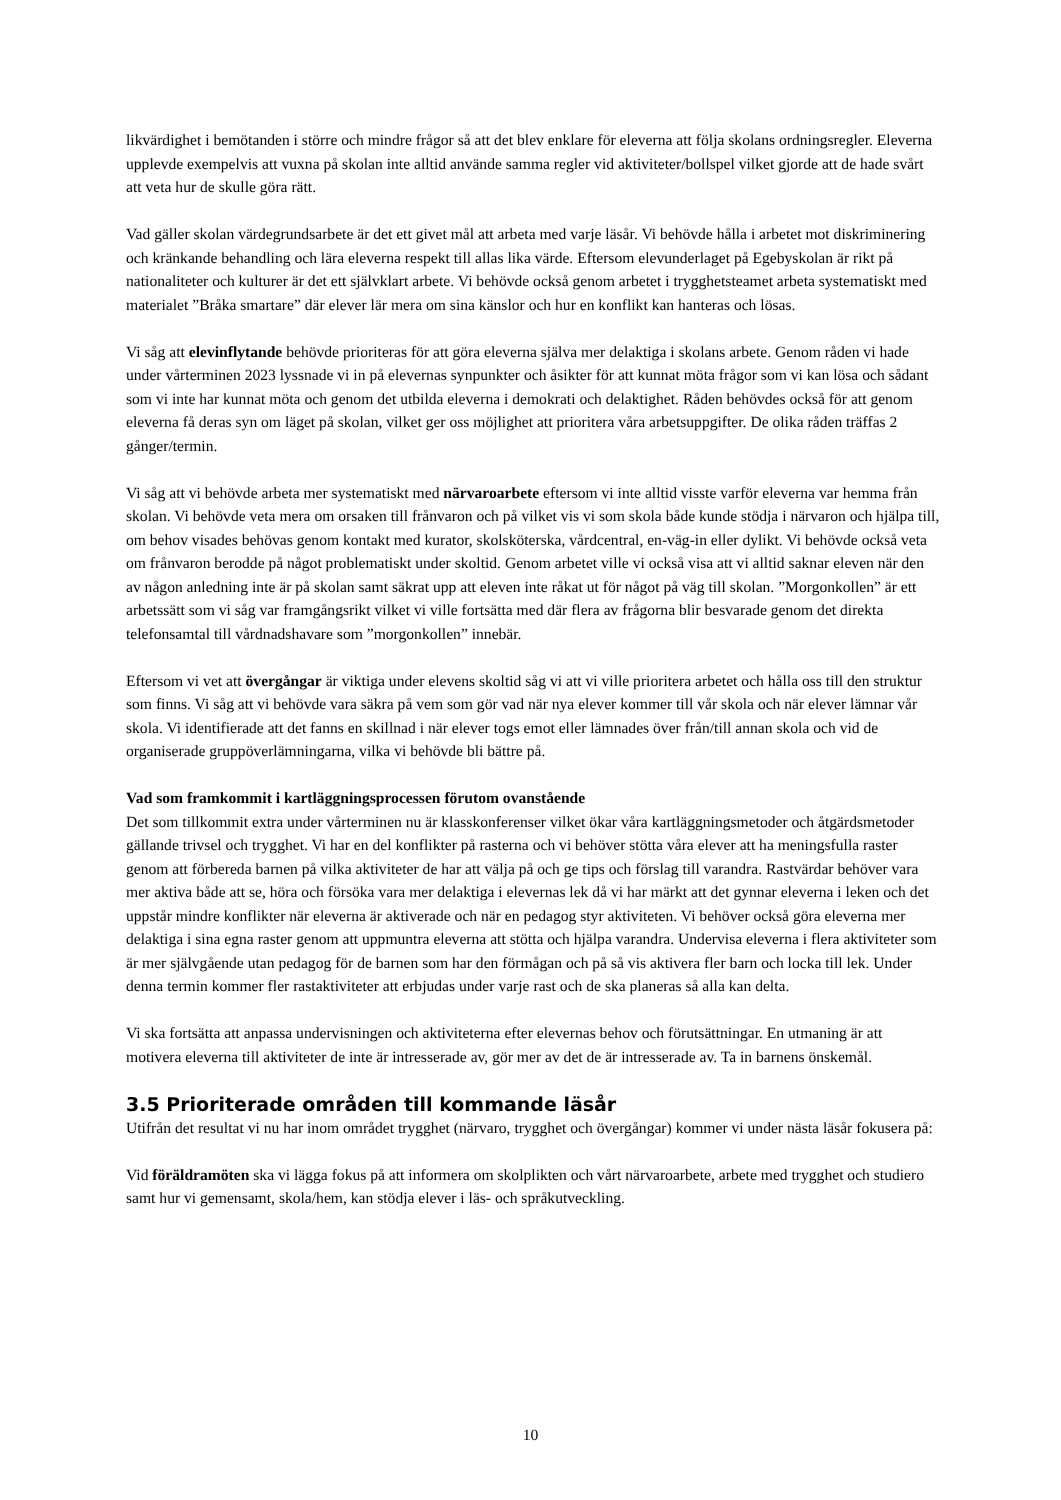likvärdighet i bemötanden i större och mindre frågor så att det blev enklare för eleverna att följa skolans ordningsregler. Eleverna upplevde exempelvis att vuxna på skolan inte alltid använde samma regler vid aktiviteter/bollspel vilket gjorde att de hade svårt att veta hur de skulle göra rätt.
Vad gäller skolan värdegrundsarbete är det ett givet mål att arbeta med varje läsår. Vi behövde hålla i arbetet mot diskriminering och kränkande behandling och lära eleverna respekt till allas lika värde. Eftersom elevunderlaget på Egebyskolan är rikt på nationaliteter och kulturer är det ett självklart arbete. Vi behövde också genom arbetet i trygghetsteamet arbeta systematiskt med materialet ”Bråka smartare” där elever lär mera om sina känslor och hur en konflikt kan hanteras och lösas.
Vi såg att elevinflytande behövde prioriteras för att göra eleverna själva mer delaktiga i skolans arbete. Genom råden vi hade under vårterminen 2023 lyssnade vi in på elevernas synpunkter och åsikter för att kunnat möta frågor som vi kan lösa och sådant som vi inte har kunnat möta och genom det utbilda eleverna i demokrati och delaktighet. Råden behövdes också för att genom eleverna få deras syn om läget på skolan, vilket ger oss möjlighet att prioritera våra arbetsuppgifter. De olika råden träffas 2 gånger/termin.
Vi såg att vi behövde arbeta mer systematiskt med närvaroarbete eftersom vi inte alltid visste varför eleverna var hemma från skolan. Vi behövde veta mera om orsaken till frånvaron och på vilket vis vi som skola både kunde stödja i närvaron och hjälpa till, om behov visades behövas genom kontakt med kurator, skolsköterska, vårdcentral, en-väg-in eller dylikt. Vi behövde också veta om frånvaron berodde på något problematiskt under skoltid. Genom arbetet ville vi också visa att vi alltid saknar eleven när den av någon anledning inte är på skolan samt säkrat upp att eleven inte råkat ut för något på väg till skolan. ”Morgonkollen” är ett arbetssätt som vi såg var framgångsrikt vilket vi ville fortsätta med där flera av frågorna blir besvarade genom det direkta telefonsamtal till vårdnadshavare som ”morgonkollen” innebär.
Eftersom vi vet att övergångar är viktiga under elevens skoltid såg vi att vi ville prioritera arbetet och hålla oss till den struktur som finns. Vi såg att vi behövde vara säkra på vem som gör vad när nya elever kommer till vår skola och när elever lämnar vår skola. Vi identifierade att det fanns en skillnad i när elever togs emot eller lämnades över från/till annan skola och vid de organiserade gruppöverlämningarna, vilka vi behövde bli bättre på.
Vad som framkommit i kartläggningsprocessen förutom ovanstående
Det som tillkommit extra under vårterminen nu är klasskonferenser vilket ökar våra kartläggningsmetoder och åtgärdsmetoder gällande trivsel och trygghet. Vi har en del konflikter på rasterna och vi behöver stötta våra elever att ha meningsfulla raster genom att förbereda barnen på vilka aktiviteter de har att välja på och ge tips och förslag till varandra. Rastvärdar behöver vara mer aktiva både att se, höra och försöka vara mer delaktiga i elevernas lek då vi har märkt att det gynnar eleverna i leken och det uppstår mindre konflikter när eleverna är aktiverade och när en pedagog styr aktiviteten. Vi behöver också göra eleverna mer delaktiga i sina egna raster genom att uppmuntra eleverna att stötta och hjälpa varandra. Undervisa eleverna i flera aktiviteter som är mer självgående utan pedagog för de barnen som har den förmågan och på så vis aktivera fler barn och locka till lek. Under denna termin kommer fler rastaktiviteter att erbjudas under varje rast och de ska planeras så alla kan delta.
Vi ska fortsätta att anpassa undervisningen och aktiviteterna efter elevernas behov och förutsättningar. En utmaning är att motivera eleverna till aktiviteter de inte är intresserade av, gör mer av det de är intresserade av. Ta in barnens önskemål.
3.5 Prioriterade områden till kommande läsår
Utifrån det resultat vi nu har inom området trygghet (närvaro, trygghet och övergångar) kommer vi under nästa läsår fokusera på:
Vid föräldramöten ska vi lägga fokus på att informera om skolplikten och vårt närvaroarbete, arbete med trygghet och studiero samt hur vi gemensamt, skola/hem, kan stödja elever i läs- och språkutveckling.
10